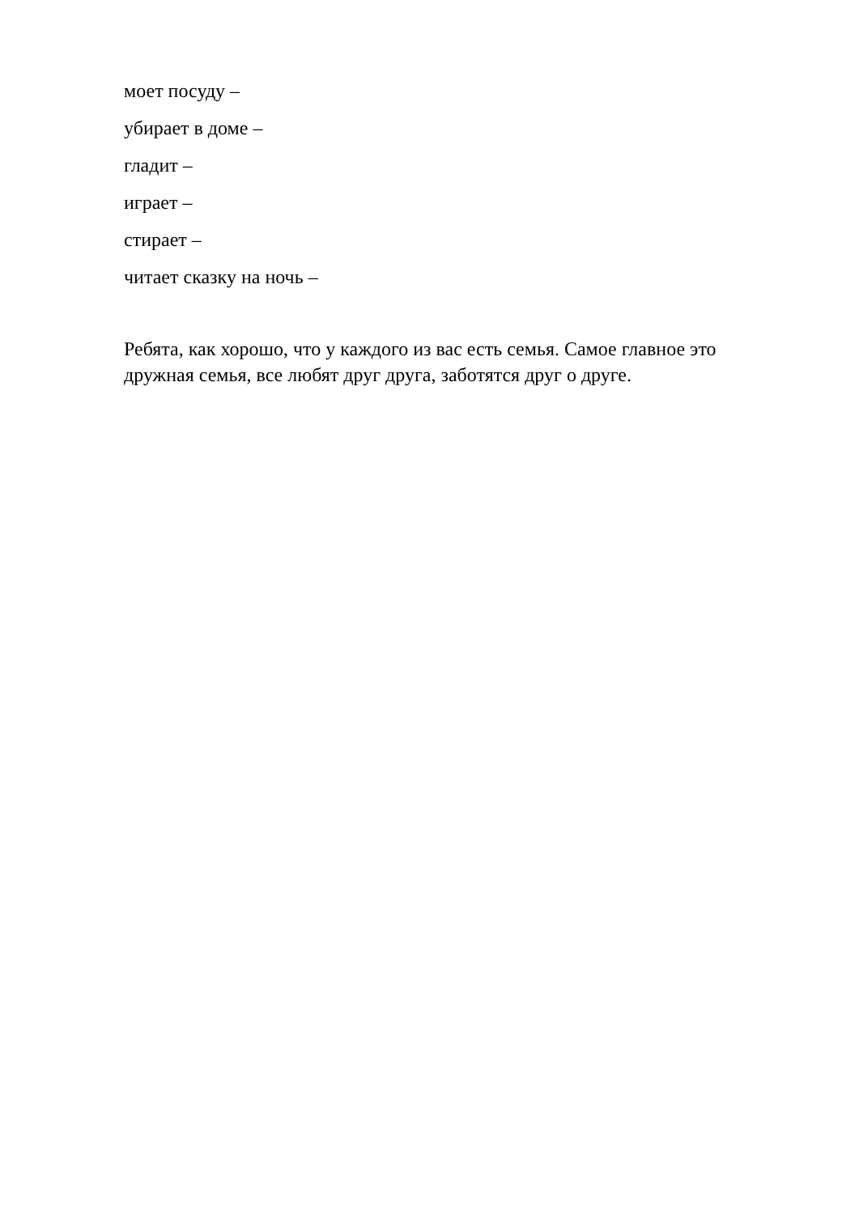моет посуду –
убирает в доме –
гладит –
играет –
стирает –
читает сказку на ночь –
Ребята, как хорошо, что у каждого из вас есть семья. Самое главное это дружная семья, все любят друг друга, заботятся друг о друге.